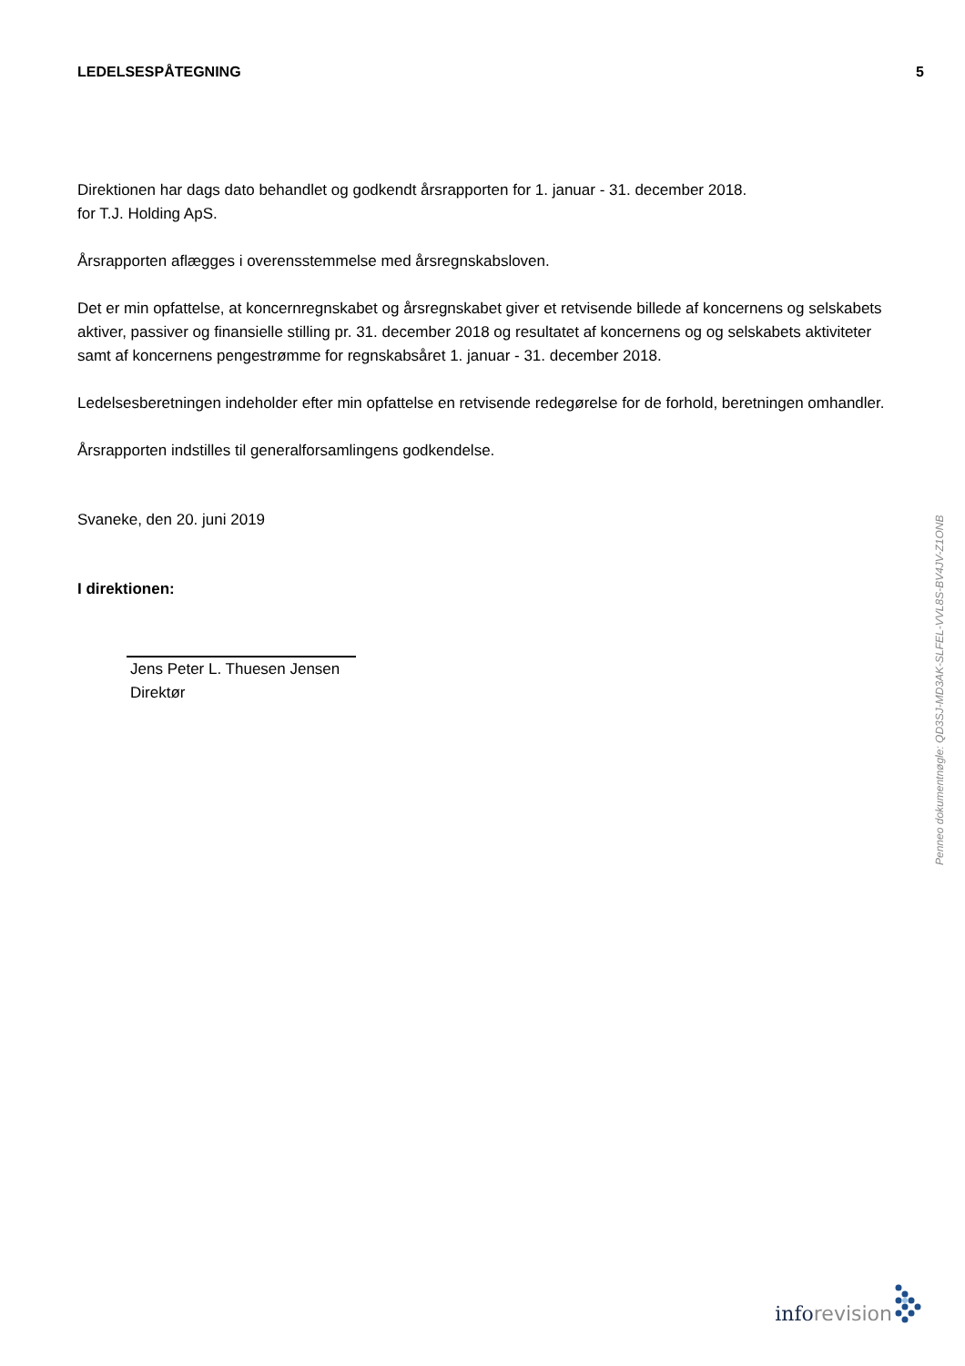LEDELSESPÅTEGNING 5
Direktionen har dags dato behandlet og godkendt årsrapporten for 1. januar - 31. december 2018.
for T.J. Holding ApS.
Årsrapporten aflægges i overensstemmelse med årsregnskabsloven.
Det er min opfattelse, at koncernregnskabet og årsregnskabet giver et retvisende billede af koncernens og selskabets aktiver, passiver og finansielle stilling pr. 31. december 2018 og resultatet af koncernens og og selskabets aktiviteter samt af koncernens pengestrømme for regnskabsåret 1. januar - 31. december 2018.
Ledelsesberetningen indeholder efter min opfattelse en retvisende redegørelse for de forhold, beretningen omhandler.
Årsrapporten indstilles til generalforsamlingens godkendelse.
Svaneke, den 20. juni 2019
I direktionen:
Jens Peter L. Thuesen Jensen
Direktør
Penneo dokumentnøgle: QD3SJ-MD3AK-SLFEL-VVL8S-BV4JV-Z1ONB
inforevision